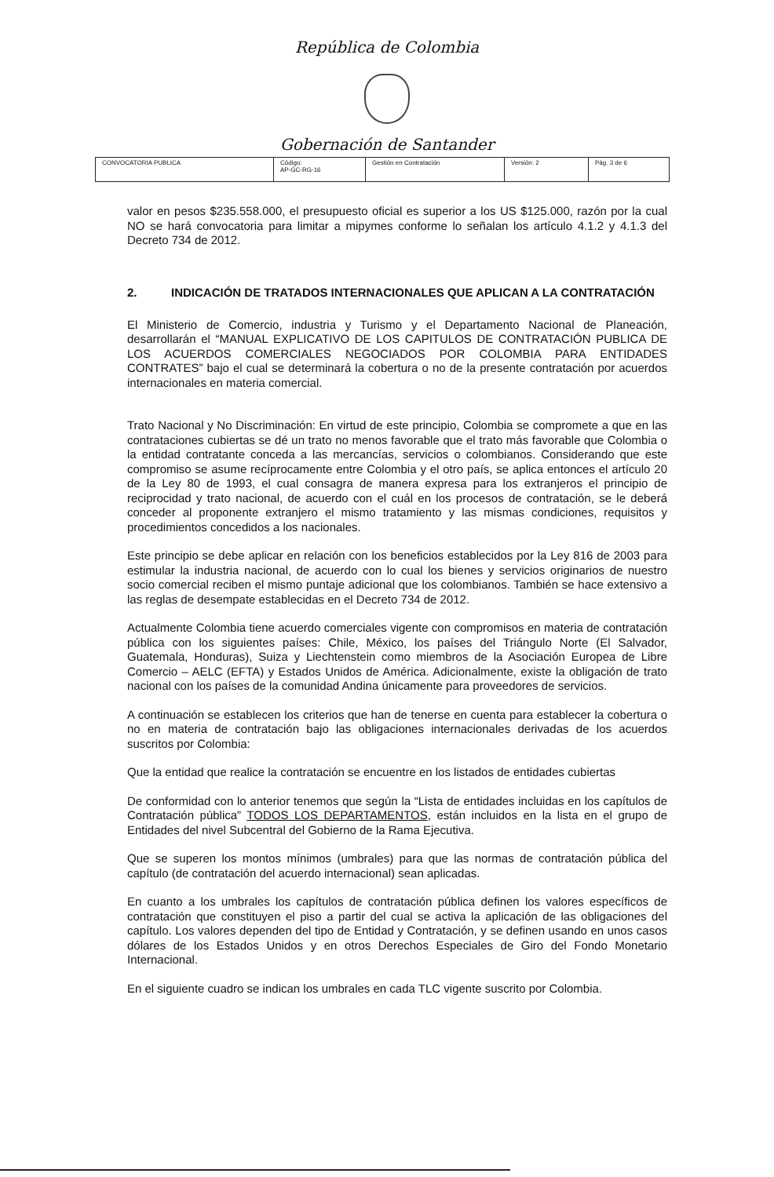República de Colombia
Gobernación de Santander
| CONVOCATORIA PUBLICA | Código: AP-GC-RG-16 | Gestión en Contratación | Versión: 2 | Pág. 3 de 6 |
valor en pesos $235.558.000, el presupuesto oficial es superior a los US $125.000, razón por la cual NO se hará convocatoria para limitar a mipymes conforme lo señalan los artículo 4.1.2 y 4.1.3 del Decreto 734 de 2012.
2. INDICACIÓN DE TRATADOS INTERNACIONALES QUE APLICAN A LA CONTRATACIÓN
El Ministerio de Comercio, industria y Turismo y el Departamento Nacional de Planeación, desarrollarán el “MANUAL EXPLICATIVO DE LOS CAPITULOS DE CONTRATACIÓN PUBLICA DE LOS ACUERDOS COMERCIALES NEGOCIADOS POR COLOMBIA PARA ENTIDADES CONTRATES” bajo el cual se determinará la cobertura o no de la presente contratación por acuerdos internacionales en materia comercial.
Trato Nacional y No Discriminación: En virtud de este principio, Colombia se compromete a que en las contrataciones cubiertas se dé un trato no menos favorable que el trato más favorable que Colombia o la entidad contratante conceda a las mercancías, servicios o colombianos. Considerando que este compromiso se asume recíprocamente entre Colombia y el otro país, se aplica entonces el artículo 20 de la Ley 80 de 1993, el cual consagra de manera expresa para los extranjeros el principio de reciprocidad y trato nacional, de acuerdo con el cuál en los procesos de contratación, se le deberá conceder al proponente extranjero el mismo tratamiento y las mismas condiciones, requisitos y procedimientos concedidos a los nacionales.
Este principio se debe aplicar en relación con los beneficios establecidos por la Ley 816 de 2003 para estimular la industria nacional, de acuerdo con lo cual los bienes y servicios originarios de nuestro socio comercial reciben el mismo puntaje adicional que los colombianos. También se hace extensivo a las reglas de desempate establecidas en el Decreto 734 de 2012.
Actualmente Colombia tiene acuerdo comerciales vigente con compromisos en materia de contratación pública con los siguientes países: Chile, México, los países del Triángulo Norte (El Salvador, Guatemala, Honduras), Suiza y Liechtenstein como miembros de la Asociación Europea de Libre Comercio – AELC (EFTA) y Estados Unidos de América. Adicionalmente, existe la obligación de trato nacional con los países de la comunidad Andina únicamente para proveedores de servicios.
A continuación se establecen los criterios que han de tenerse en cuenta para establecer la cobertura o no en materia de contratación bajo las obligaciones internacionales derivadas de los acuerdos suscritos por Colombia:
Que la entidad que realice la contratación se encuentre en los listados de entidades cubiertas
De conformidad con lo anterior tenemos que según la “Lista de entidades incluidas en los capítulos de Contratación pública” TODOS LOS DEPARTAMENTOS, están incluidos en la lista en el grupo de Entidades del nivel Subcentral del Gobierno de la Rama Ejecutiva.
Que se superen los montos mínimos (umbrales) para que las normas de contratación pública del capítulo (de contratación del acuerdo internacional) sean aplicadas.
En cuanto a los umbrales los capítulos de contratación pública definen los valores específicos de contratación que constituyen el piso a partir del cual se activa la aplicación de las obligaciones del capítulo. Los valores dependen del tipo de Entidad y Contratación, y se definen usando en unos casos dólares de los Estados Unidos y en otros Derechos Especiales de Giro del Fondo Monetario Internacional.
En el siguiente cuadro se indican los umbrales en cada TLC vigente suscrito por Colombia.